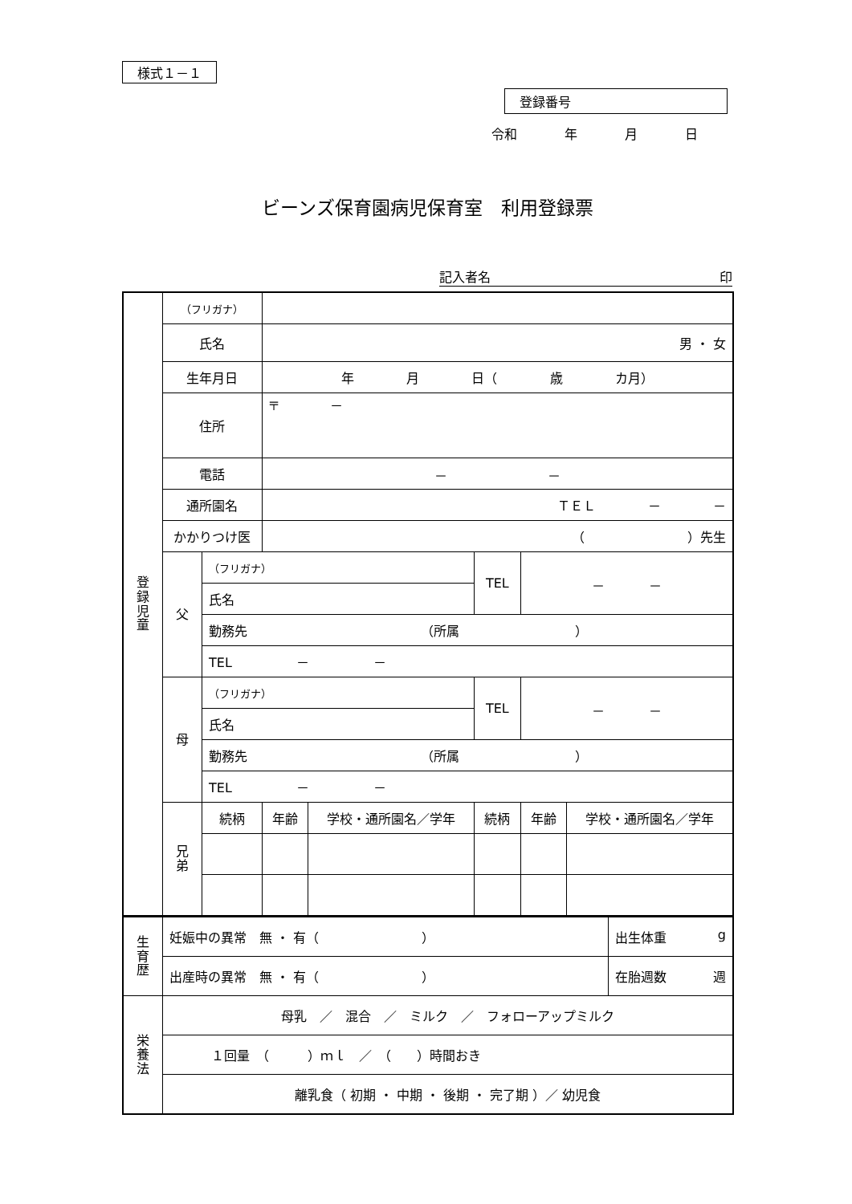様式１－１
登録番号
令和 年 月 日
ビーンズ保育園病児保育室　利用登録票
記入者名 印
| 登 録 児 童 | （フリガナ） | | | | | | |
| | 氏名 | | 男 ・ 女 | | | | |
| | 生年月日 | | 年 月 日（ 歳 カ月） | | | | |
| | 住所 | | 〒 － | | | | |
| | 電話 | | － － | | | | |
| | 通所園名 | | ＴＥＬ － － | | | | |
| | かかりつけ医 | | （ ）先生 | | | | |
| | 父 | （フリガナ） | | | TEL | － － | |
| | | 氏名 | | | | | |
| | | 勤務先 （所属 ） | | | | | |
| | | TEL － － | | | | | |
| | 母 | （フリガナ） | | | TEL | － － | |
| | | 氏名 | | | | | |
| | | 勤務先 （所属 ） | | | | | |
| | | TEL － － | | | | | |
| | 兄 弟 | 続柄 | 年齢 | 学校・通所園名／学年 | 続柄 | 年齢 | 学校・通所園名／学年 |
| 生 育 歴 | 妊娠中の異常 無 ・ 有（ ） | 出生体重 g |
| | 出産時の異常 無 ・ 有（ ） | 在胎週数 週 |
| 栄 養 法 | 母乳 ／ 混合 ／ ミルク ／ フォローアップミルク | |
| | １回量 （ ）ｍｌ ／ （ ）時間おき | |
| | 離乳食（ 初期 ・ 中期 ・ 後期 ・ 完了期 ）／ 幼児食 | |